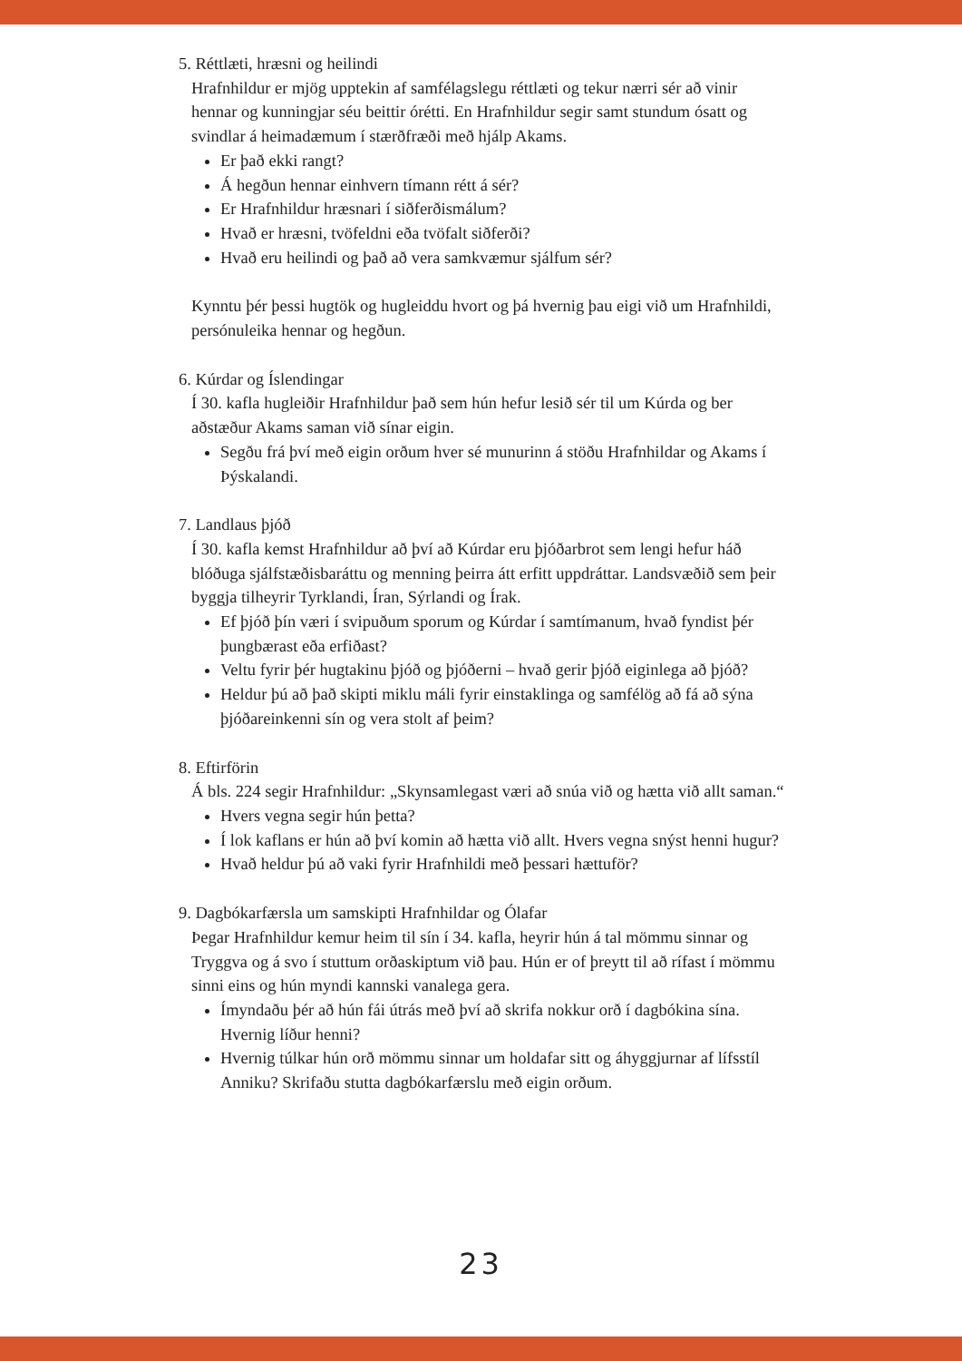5. Réttlæti, hræsni og heilindi
Hrafnhildur er mjög upptekin af samfélagslegu réttlæti og tekur nærri sér að vinir hennar og kunningjar séu beittir órétti. En Hrafnhildur segir samt stundum ósatt og svindlar á heimadæmum í stærðfræði með hjálp Akams.
Er það ekki rangt?
Á hegðun hennar einhvern tímann rétt á sér?
Er Hrafnhildur hræsnari í siðferðismálum?
Hvað er hræsni, tvöfeldni eða tvöfalt siðferði?
Hvað eru heilindi og það að vera samkvæmur sjálfum sér?
Kynntu þér þessi hugtök og hugleiddu hvort og þá hvernig þau eigi við um Hrafnhildi, persónuleika hennar og hegðun.
6. Kúrdar og Íslendingar
Í 30. kafla hugleiðir Hrafnhildur það sem hún hefur lesið sér til um Kúrda og ber aðstæður Akams saman við sínar eigin.
Segðu frá því með eigin orðum hver sé munurinn á stöðu Hrafnhildar og Akams í Þýskalandi.
7. Landlaus þjóð
Í 30. kafla kemst Hrafnhildur að því að Kúrdar eru þjóðarbrot sem lengi hefur háð blóðuga sjálfstæðisbaráttu og menning þeirra átt erfitt uppdráttar. Landsvæðið sem þeir byggja tilheyrir Tyrklandi, Íran, Sýrlandi og Írak.
Ef þjóð þín væri í svipuðum sporum og Kúrdar í samtímanum, hvað fyndist þér þungbærast eða erfiðast?
Veltu fyrir þér hugtakinu þjóð og þjóðerni – hvað gerir þjóð eiginlega að þjóð?
Heldur þú að það skipti miklu máli fyrir einstaklinga og samfélög að fá að sýna þjóðareinkenni sín og vera stolt af þeim?
8. Eftirförin
Á bls. 224 segir Hrafnhildur: „Skynsamlegast væri að snúa við og hætta við allt saman.“
Hvers vegna segir hún þetta?
Í lok kaflans er hún að því komin að hætta við allt. Hvers vegna snýst henni hugur?
Hvað heldur þú að vaki fyrir Hrafnhildi með þessari hættuför?
9. Dagbókarfærsla um samskipti Hrafnhildar og Ólafar
Þegar Hrafnhildur kemur heim til sín í 34. kafla, heyrir hún á tal mömmu sinnar og Tryggva og á svo í stuttum orðaskiptum við þau. Hún er of þreytt til að rífast í mömmu sinni eins og hún myndi kannski vanalega gera.
Ímyndaðu þér að hún fái útrás með því að skrifa nokkur orð í dagbókina sína. Hvernig líður henni?
Hvernig túlkar hún orð mömmu sinnar um holdafar sitt og áhyggjurnar af lífsstíl Anniku? Skrifaðu stutta dagbókarfærslu með eigin orðum.
23